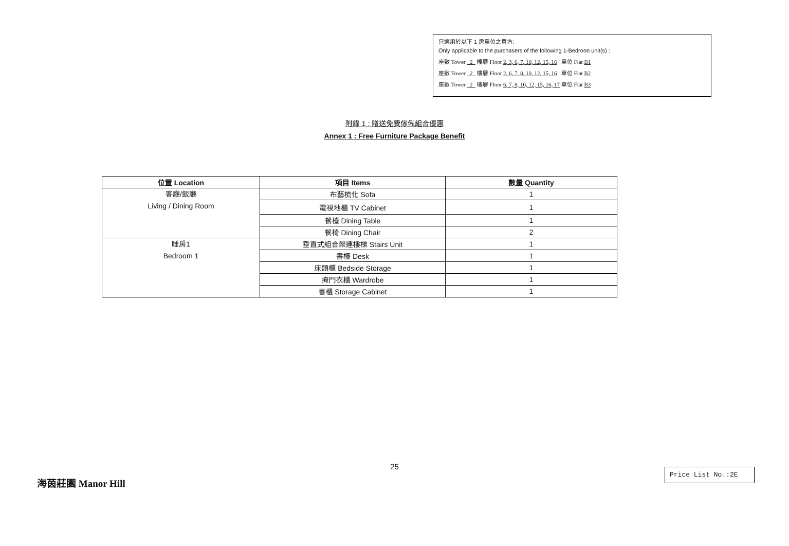只適用於以下 1 房單位之買方:
Only applicable to the purchasers of the following 1-Bedroon unit(s) :
座數 Tower 2 樓層 Floor 2, 3, 6, 7, 10, 12, 15, 16 單位 Flat B1
座數 Tower 2 樓層 Floor 2, 6, 7, 8, 10, 12, 15, 16 單位 Flat B2
座數 Tower 2 樓層 Floor 6, 7, 8, 10, 12, 15, 16, 17 單位 Flat B3
附錄 1 : 贈送免費傢俬組合優惠
Annex 1 : Free Furniture Package Benefit
| 位置 Location | 項目 Items | 數量 Quantity |
| --- | --- | --- |
| 客廳/飯廳 Living / Dining Room | 布藝梳化 Sofa | 1 |
| | 電視地櫃 TV Cabinet | 1 |
| | 餐檯 Dining Table | 1 |
| | 餐椅 Dining Chair | 2 |
| 睡房1 Bedroom 1 | 垂直式組合架連樓梯 Stairs Unit | 1 |
| | 書檯 Desk | 1 |
| | 床頭櫃 Bedside Storage | 1 |
| | 掩門衣櫃 Wardrobe | 1 |
| | 書櫃 Storage Cabinet | 1 |
25
海茵莊園 Manor Hill
Price List No.:2E